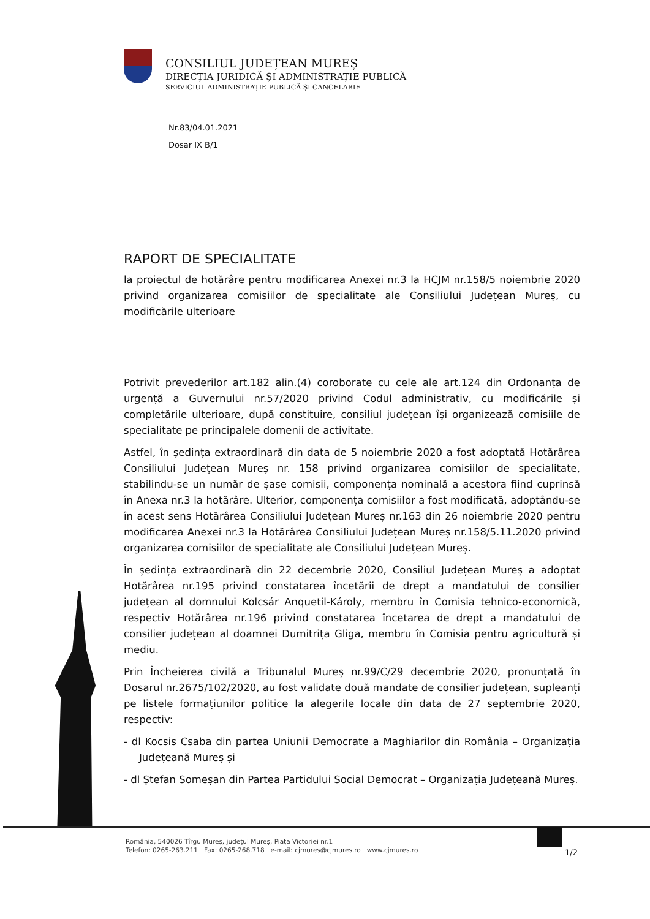CONSILIUL JUDEȚEAN MUREȘ
DIRECȚIA JURIDICĂ ȘI ADMINISTRAȚIE PUBLICĂ
SERVICIUL ADMINISTRAȚIE PUBLICĂ ȘI CANCELARIE
Nr.83/04.01.2021
Dosar IX B/1
RAPORT DE SPECIALITATE
la proiectul de hotărâre pentru modificarea Anexei nr.3 la HCJM nr.158/5 noiembrie 2020 privind organizarea comisiilor de specialitate ale Consiliului Județean Mureș, cu modificările ulterioare
Potrivit prevederilor art.182 alin.(4) coroborate cu cele ale art.124 din Ordonanța de urgență a Guvernului nr.57/2020 privind Codul administrativ, cu modificările și completările ulterioare, după constituire, consiliul județean își organizează comisiile de specialitate pe principalele domenii de activitate.
Astfel, în ședința extraordinară din data de 5 noiembrie 2020 a fost adoptată Hotărârea Consiliului Județean Mureș nr. 158 privind organizarea comisiilor de specialitate, stabilindu-se un număr de șase comisii, componența nominală a acestora fiind cuprinsă în Anexa nr.3 la hotărâre. Ulterior, componența comisiilor a fost modificată, adoptându-se în acest sens Hotărârea Consiliului Județean Mureș nr.163 din 26 noiembrie 2020 pentru modificarea Anexei nr.3 la Hotărârea Consiliului Județean Mureș nr.158/5.11.2020 privind organizarea comisiilor de specialitate ale Consiliului Județean Mureș.
În ședința extraordinară din 22 decembrie 2020, Consiliul Județean Mureș a adoptat Hotărârea nr.195 privind constatarea încetării de drept a mandatului de consilier județean al domnului Kolcsár Anquetil-Károly, membru în Comisia tehnico-economică, respectiv Hotărârea nr.196 privind constatarea încetarea de drept a mandatului de consilier județean al doamnei Dumitrița Gliga, membru în Comisia pentru agricultură și mediu.
Prin Încheierea civilă a Tribunalul Mureș nr.99/C/29 decembrie 2020, pronunțată în Dosarul nr.2675/102/2020, au fost validate două mandate de consilier județean, supleanți pe listele formațiunilor politice la alegerile locale din data de 27 septembrie 2020, respectiv:
- dl Kocsis Csaba din partea Uniunii Democrate a Maghiarilor din România – Organizația Județeană Mureș și
- dl Ștefan Someșan din Partea Partidului Social Democrat – Organizația Județeană Mureș.
România, 540026 Tîrgu Mureș, județul Mureș, Piața Victoriei nr.1
Telefon: 0265-263.211 Fax: 0265-268.718 e-mail: cjmures@cjmures.ro www.cjmures.ro
1/2